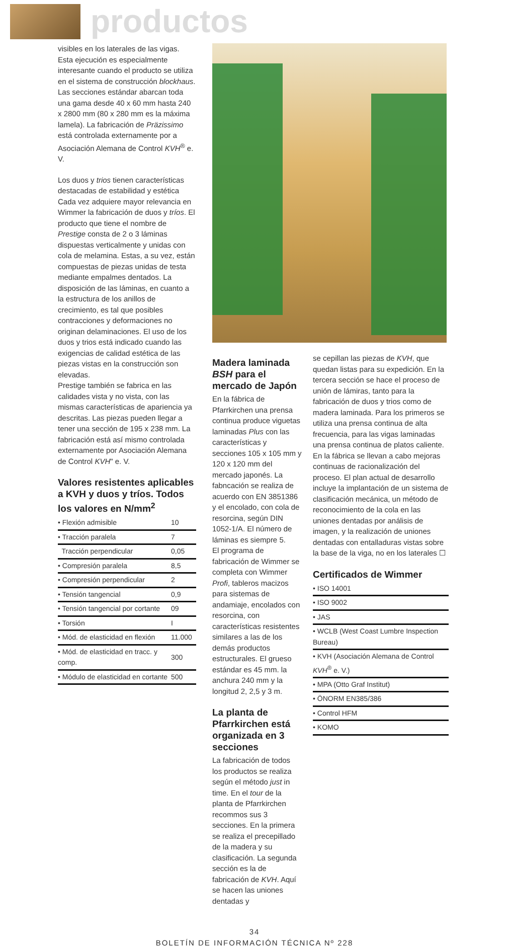productos
visibles en los laterales de las vigas. Esta ejecución es especialmente interesante cuando el producto se utiliza en el sistema de construcción blockhaus. Las secciones estándar abarcan toda una gama desde 40 x 60 mm hasta 240 x 2800 mm (80 x 280 mm es la máxima lamela). La fabricación de Präzissimo está controlada externamente por a Asociación Alemana de Control KVH<sup>®</sup> e. V.
Los duos y trios tienen características destacadas de estabilidad y estética Cada vez adquiere mayor relevancia en Wimmer la fabricación de duos y tríos. El producto que tiene el nombre de Prestige consta de 2 o 3 láminas dispuestas verticalmente y unidas con cola de melamina. Estas, a su vez, están compuestas de piezas unidas de testa mediante empalmes dentados. La disposición de las láminas, en cuanto a la estructura de los anillos de crecimiento, es tal que posibles contracciones y deformaciones no originan delaminaciones. El uso de los duos y trios está indicado cuando las exigencias de calidad estética de las piezas vistas en la construcción son elevadas.
Prestige también se fabrica en las calidades vista y no vista, con las mismas características de apariencia ya descritas. Las piezas pueden llegar a tener una sección de 195 x 238 mm. La fabricación está así mismo controlada externamente por Asociación Alemana de Control KVH" e. V.
Valores resistentes aplicables a KVH y duos y tríos. Todos los valores en N/mm<sup>2</sup>
| • Flexión admisible | 10 |
| • Tracción paralela | 7 |
| Tracción perpendicular | 0,05 |
| • Compresión paralela | 8,5 |
| • Compresión perpendicular | 2 |
| • Tensión tangencial | 0,9 |
| • Tensión tangencial por cortante | 09 |
| • Torsión | I |
| • Mód. de elasticidad en flexión | 11.000 |
| • Mód. de elasticidad en tracc. y comp. | 300 |
| • Módulo de elasticidad en cortante | 500 |
Madera laminada BSH para el mercado de Japón
En la fábrica de Pfarrkirchen una prensa continua produce viguetas laminadas Plus con las características y secciones 105 x 105 mm y 120 x 120 mm del mercado japonés. La fabncación se realiza de acuerdo con EN 3851386 y el encolado, con cola de resorcina, según DIN 1052-1/A. El número de láminas es siempre 5.
El programa de fabricación de Wimmer se completa con Wimmer Profi, tableros macizos para sistemas de andamiaje, encolados con resorcina, con características resistentes similares a las de los demás productos estructurales. El grueso estándar es 45 mm. la anchura 240 mm y la longitud 2, 2,5 y 3 m.
La planta de Pfarrkirchen está organizada en 3 secciones
La fabricación de todos los productos se realiza según el método just in time. En el tour de la planta de Pfarrkirchen recommos sus 3 secciones. En la primera se realiza el precepillado de la madera y su clasificación. La segunda sección es la de fabricación de KVH. Aquí se hacen las uniones dentadas y
se cepillan las piezas de KVH, que quedan listas para su expedición. En la tercera sección se hace el proceso de unión de lámiras, tanto para la fabricación de duos y trios como de madera laminada. Para los primeros se utiliza una prensa continua de alta frecuencia, para las vigas laminadas una prensa continua de platos caliente. En la fábrica se llevan a cabo mejoras continuas de racionalización del proceso. El plan actual de desarrollo incluye la implantación de un sistema de clasificación mecánica, un método de reconocimiento de la cola en las uniones dentadas por análisis de imagen, y la realización de uniones dentadas con entalladuras vistas sobre la base de la viga, no en los laterales ☐
Certificados de Wimmer
| • ISO 14001 |
| • ISO 9002 |
| • JAS |
| • WCLB (West Coast Lumbre Inspection Bureau) |
| • KVH (Asociación Alemana de Control KVH<sup>®</sup> e. V.) |
| • MPA (Otto Graf Institut) |
| • ÖNORM EN385/386 |
| • Control HFM |
| • KOMO |
34
BOLETÍN DE INFORMACIÓN TÉCNICA Nº 228